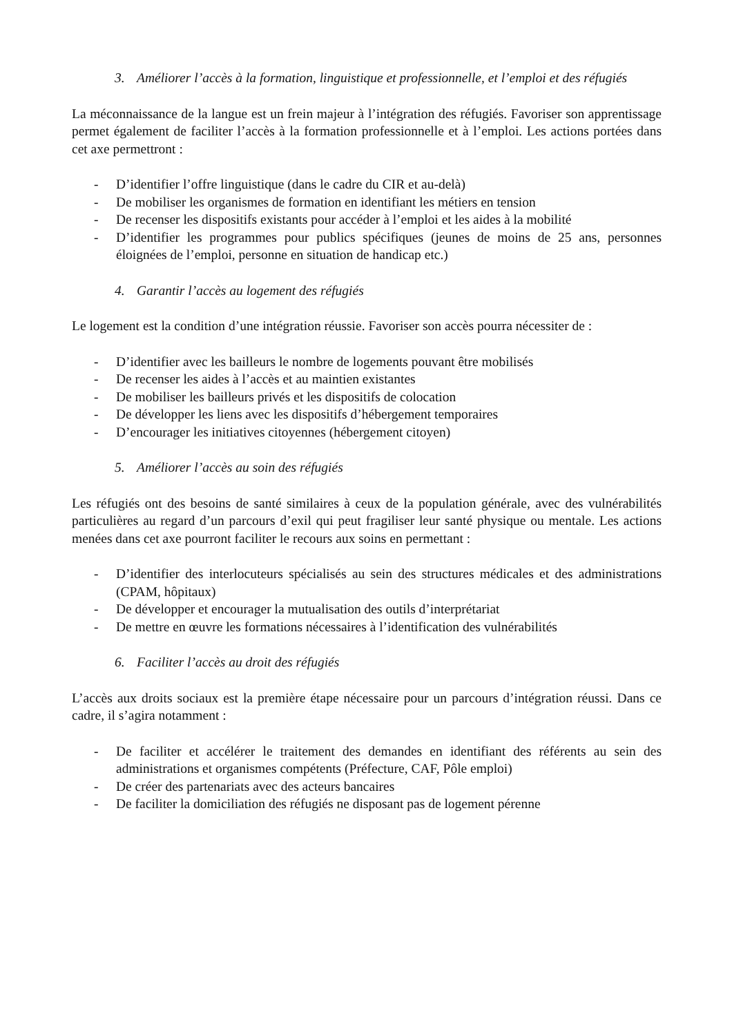3. Améliorer l’accès à la formation, linguistique et professionnelle, et l’emploi et des réfugiés
La méconnaissance de la langue est un frein majeur à l’intégration des réfugiés. Favoriser son apprentissage permet également de faciliter l’accès à la formation professionnelle et à l’emploi. Les actions portées dans cet axe permettront :
- D’identifier l’offre linguistique (dans le cadre du CIR et au-delà)
- De mobiliser les organismes de formation en identifiant les métiers en tension
- De recenser les dispositifs existants pour accéder à l’emploi et les aides à la mobilité
- D’identifier les programmes pour publics spécifiques (jeunes de moins de 25 ans, personnes éloignées de l’emploi, personne en situation de handicap etc.)
4. Garantir l’accès au logement des réfugiés
Le logement est la condition d’une intégration réussie. Favoriser son accès pourra nécessiter de :
- D’identifier avec les bailleurs le nombre de logements pouvant être mobilisés
- De recenser les aides à l’accès et au maintien existantes
- De mobiliser les bailleurs privés et les dispositifs de colocation
- De développer les liens avec les dispositifs d’hébergement temporaires
- D’encourager les initiatives citoyennes (hébergement citoyen)
5. Améliorer l’accès au soin des réfugiés
Les réfugiés ont des besoins de santé similaires à ceux de la population générale, avec des vulnérabilités particulières au regard d’un parcours d’exil qui peut fragiliser leur santé physique ou mentale. Les actions menées dans cet axe pourront faciliter le recours aux soins en permettant :
- D’identifier des interlocuteurs spécialisés au sein des structures médicales et des administrations (CPAM, hôpitaux)
- De développer et encourager la mutualisation des outils d’interprétariat
- De mettre en œuvre les formations nécessaires à l’identification des vulnérabilités
6. Faciliter l’accès au droit des réfugiés
L’accès aux droits sociaux est la première étape nécessaire pour un parcours d’intégration réussi. Dans ce cadre, il s’agira notamment :
- De faciliter et accélérer le traitement des demandes en identifiant des référents au sein des administrations et organismes compétents (Préfecture, CAF, Pôle emploi)
- De créer des partenariats avec des acteurs bancaires
- De faciliter la domiciliation des réfugiés ne disposant pas de logement pérenne